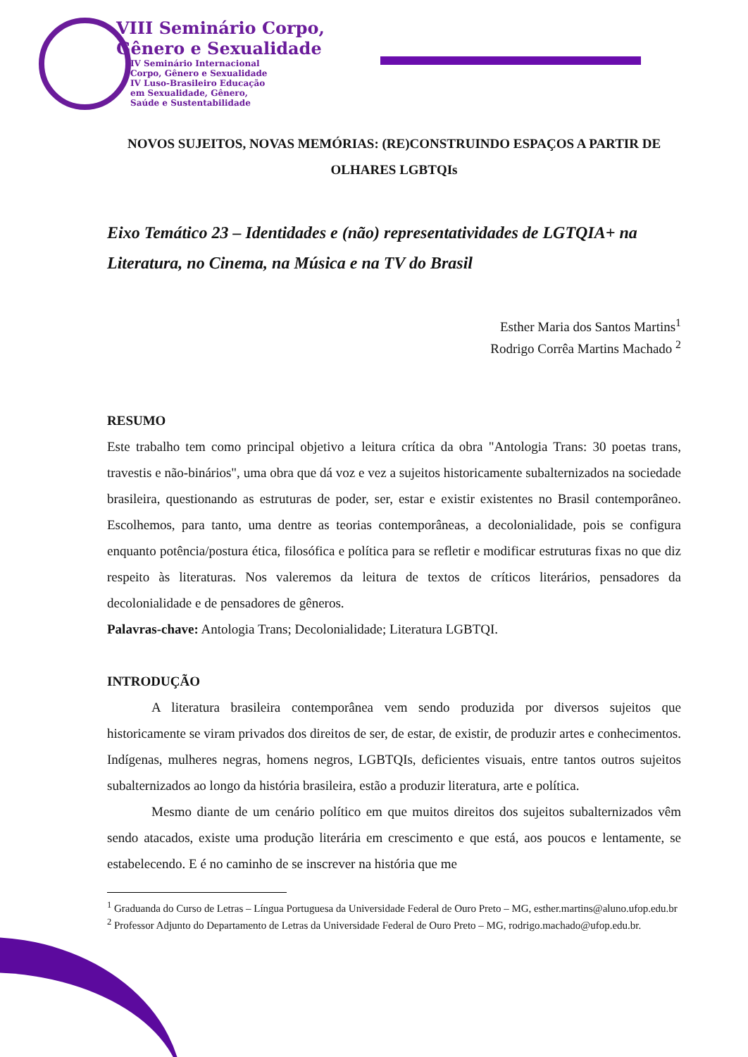VIII Seminário Corpo,
Gênero e Sexualidade
IV Seminário Internacional
Corpo, Gênero e Sexualidade
IV Luso-Brasileiro Educação
em Sexualidade, Gênero,
Saúde e Sustentabilidade
NOVOS SUJEITOS, NOVAS MEMÓRIAS: (RE)CONSTRUINDO ESPAÇOS A PARTIR DE OLHARES LGBTQIs
Eixo Temático 23 – Identidades e (não) representatividades de LGTQIA+ na Literatura, no Cinema, na Música e na TV do Brasil
Esther Maria dos Santos Martins<sup>1</sup>
Rodrigo Corrêa Martins Machado <sup>2</sup>
RESUMO
Este trabalho tem como principal objetivo a leitura crítica da obra "Antologia Trans: 30 poetas trans, travestis e não-binários", uma obra que dá voz e vez a sujeitos historicamente subalternizados na sociedade brasileira, questionando as estruturas de poder, ser, estar e existir existentes no Brasil contemporâneo. Escolhemos, para tanto, uma dentre as teorias contemporâneas, a decolonialidade, pois se configura enquanto potência/postura ética, filosófica e política para se refletir e modificar estruturas fixas no que diz respeito às literaturas. Nos valeremos da leitura de textos de críticos literários, pensadores da decolonialidade e de pensadores de gêneros.
Palavras-chave: Antologia Trans; Decolonialidade; Literatura LGBTQI.
INTRODUÇÃO
A literatura brasileira contemporânea vem sendo produzida por diversos sujeitos que historicamente se viram privados dos direitos de ser, de estar, de existir, de produzir artes e conhecimentos. Indígenas, mulheres negras, homens negros, LGBTQIs, deficientes visuais, entre tantos outros sujeitos subalternizados ao longo da história brasileira, estão a produzir literatura, arte e política.
Mesmo diante de um cenário político em que muitos direitos dos sujeitos subalternizados vêm sendo atacados, existe uma produção literária em crescimento e que está, aos poucos e lentamente, se estabelecendo. E é no caminho de se inscrever na história que me
<sup>1</sup> Graduanda do Curso de Letras – Língua Portuguesa da Universidade Federal de Ouro Preto – MG, esther.martins@aluno.ufop.edu.br
<sup>2</sup> Professor Adjunto do Departamento de Letras da Universidade Federal de Ouro Preto – MG, rodrigo.machado@ufop.edu.br.